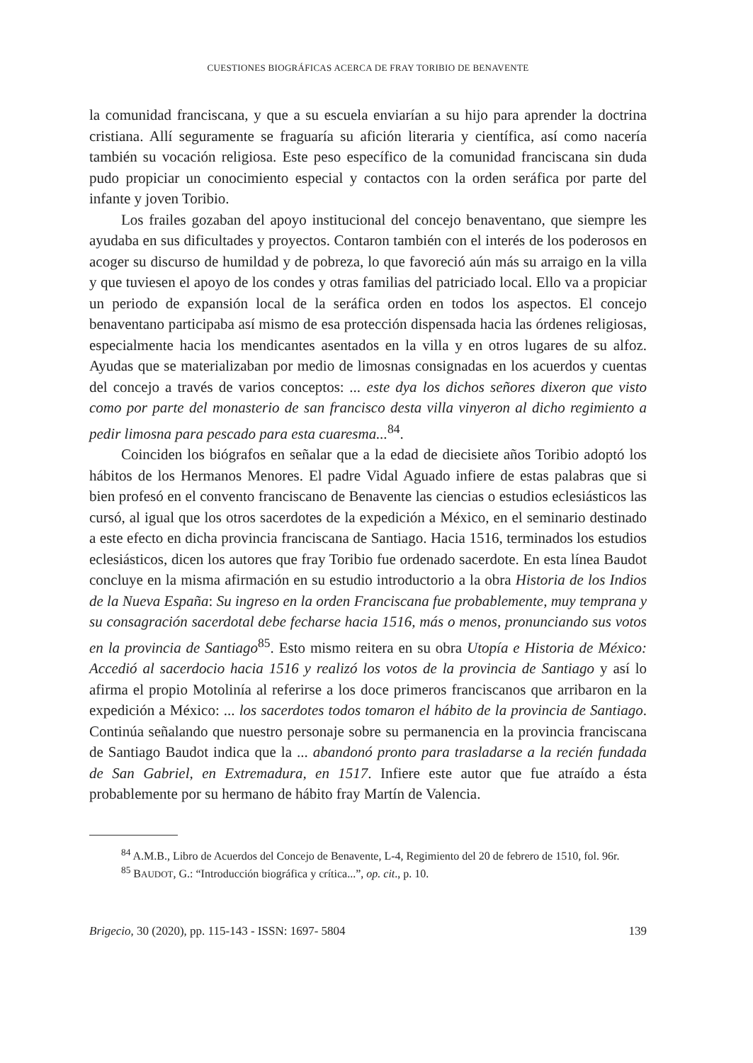CUESTIONES BIOGRÁFICAS ACERCA DE FRAY TORIBIO DE BENAVENTE
la comunidad franciscana, y que a su escuela enviarían a su hijo para aprender la doctrina cristiana. Allí seguramente se fraguaría su afición literaria y científica, así como nacería también su vocación religiosa. Este peso específico de la comunidad franciscana sin duda pudo propiciar un conocimiento especial y contactos con la orden seráfica por parte del infante y joven Toribio.
Los frailes gozaban del apoyo institucional del concejo benaventano, que siempre les ayudaba en sus dificultades y proyectos. Contaron también con el interés de los poderosos en acoger su discurso de humildad y de pobreza, lo que favoreció aún más su arraigo en la villa y que tuviesen el apoyo de los condes y otras familias del patriciado local. Ello va a propiciar un periodo de expansión local de la seráfica orden en todos los aspectos. El concejo benaventano participaba así mismo de esa protección dispensada hacia las órdenes religiosas, especialmente hacia los mendicantes asentados en la villa y en otros lugares de su alfoz. Ayudas que se materializaban por medio de limosnas consignadas en los acuerdos y cuentas del concejo a través de varios conceptos: ... este dya los dichos señores dixeron que visto como por parte del monasterio de san francisco desta villa vinyeron al dicho regimiento a pedir limosna para pescado para esta cuaresma...<sup>84</sup>.
Coinciden los biógrafos en señalar que a la edad de diecisiete años Toribio adoptó los hábitos de los Hermanos Menores. El padre Vidal Aguado infiere de estas palabras que si bien profesó en el convento franciscano de Benavente las ciencias o estudios eclesiásticos las cursó, al igual que los otros sacerdotes de la expedición a México, en el seminario destinado a este efecto en dicha provincia franciscana de Santiago. Hacia 1516, terminados los estudios eclesiásticos, dicen los autores que fray Toribio fue ordenado sacerdote. En esta línea Baudot concluye en la misma afirmación en su estudio introductorio a la obra Historia de los Indios de la Nueva España: Su ingreso en la orden Franciscana fue probablemente, muy temprana y su consagración sacerdotal debe fecharse hacia 1516, más o menos, pronunciando sus votos en la provincia de Santiago<sup>85</sup>. Esto mismo reitera en su obra Utopía e Historia de México: Accedió al sacerdocio hacia 1516 y realizó los votos de la provincia de Santiago y así lo afirma el propio Motolinía al referirse a los doce primeros franciscanos que arribaron en la expedición a México: ... los sacerdotes todos tomaron el hábito de la provincia de Santiago. Continúa señalando que nuestro personaje sobre su permanencia en la provincia franciscana de Santiago Baudot indica que la ... abandonó pronto para trasladarse a la recién fundada de San Gabriel, en Extremadura, en 1517. Infiere este autor que fue atraído a ésta probablemente por su hermano de hábito fray Martín de Valencia.
<sup>84</sup> A.M.B., Libro de Acuerdos del Concejo de Benavente, L-4, Regimiento del 20 de febrero de 1510, fol. 96r.
<sup>85</sup> BAUDOT, G.: “Introducción biográfica y crítica...”, op. cit., p. 10.
Brigecio, 30 (2020), pp. 115-143 - ISSN: 1697- 5804 139